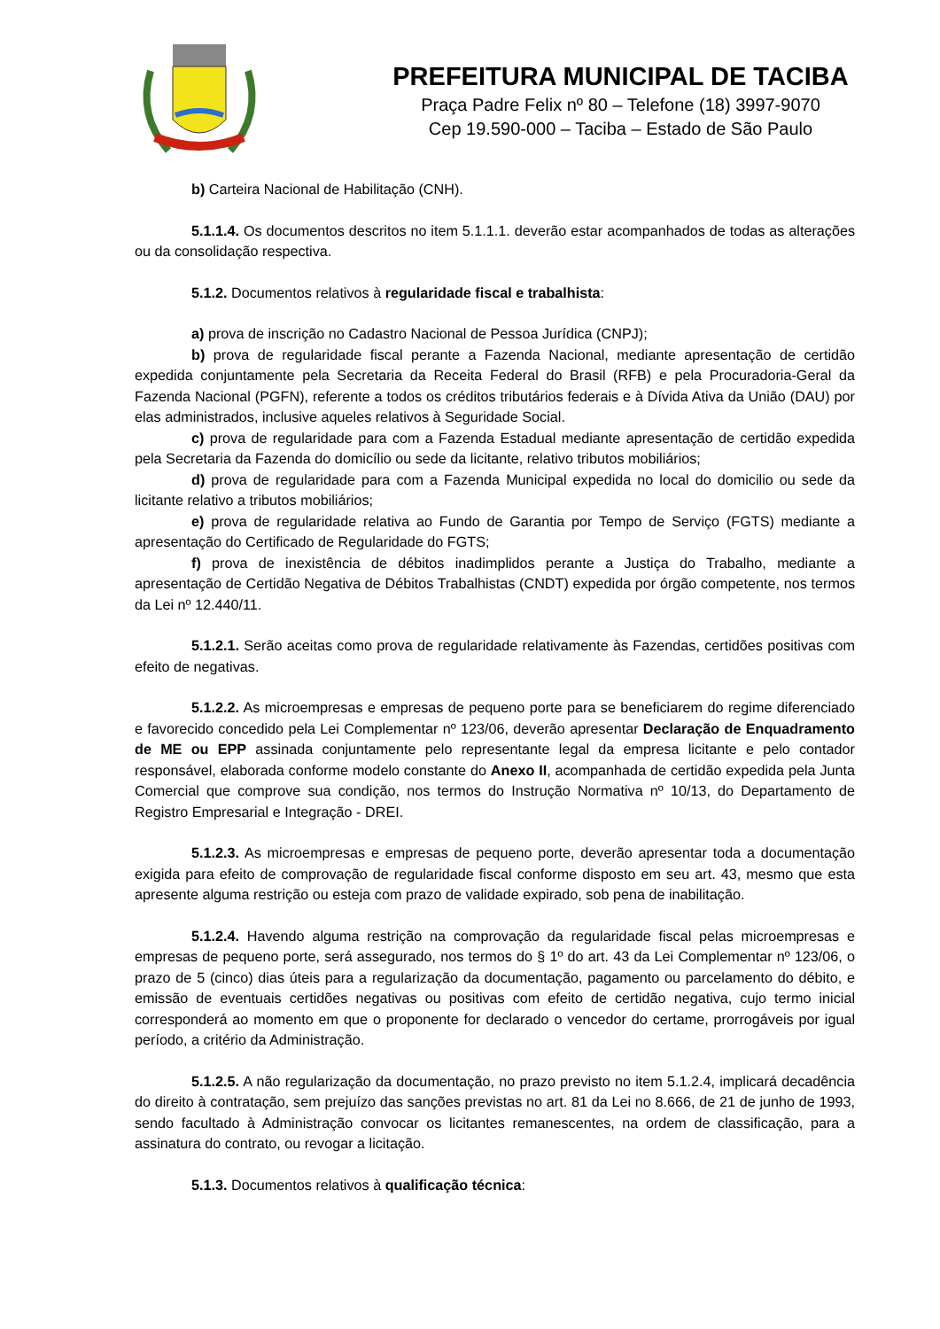PREFEITURA MUNICIPAL DE TACIBA
Praça Padre Felix nº 80 – Telefone (18) 3997-9070
Cep 19.590-000 – Taciba – Estado de São Paulo
b) Carteira Nacional de Habilitação (CNH).
5.1.1.4. Os documentos descritos no item 5.1.1.1. deverão estar acompanhados de todas as alterações ou da consolidação respectiva.
5.1.2. Documentos relativos à regularidade fiscal e trabalhista:
a) prova de inscrição no Cadastro Nacional de Pessoa Jurídica (CNPJ);
b) prova de regularidade fiscal perante a Fazenda Nacional, mediante apresentação de certidão expedida conjuntamente pela Secretaria da Receita Federal do Brasil (RFB) e pela Procuradoria-Geral da Fazenda Nacional (PGFN), referente a todos os créditos tributários federais e à Dívida Ativa da União (DAU) por elas administrados, inclusive aqueles relativos à Seguridade Social.
c) prova de regularidade para com a Fazenda Estadual mediante apresentação de certidão expedida pela Secretaria da Fazenda do domicílio ou sede da licitante, relativo tributos mobiliários;
d) prova de regularidade para com a Fazenda Municipal expedida no local do domicilio ou sede da licitante relativo a tributos mobiliários;
e) prova de regularidade relativa ao Fundo de Garantia por Tempo de Serviço (FGTS) mediante a apresentação do Certificado de Regularidade do FGTS;
f) prova de inexistência de débitos inadimplidos perante a Justiça do Trabalho, mediante a apresentação de Certidão Negativa de Débitos Trabalhistas (CNDT) expedida por órgão competente, nos termos da Lei nº 12.440/11.
5.1.2.1. Serão aceitas como prova de regularidade relativamente às Fazendas, certidões positivas com efeito de negativas.
5.1.2.2. As microempresas e empresas de pequeno porte para se beneficiarem do regime diferenciado e favorecido concedido pela Lei Complementar nº 123/06, deverão apresentar Declaração de Enquadramento de ME ou EPP assinada conjuntamente pelo representante legal da empresa licitante e pelo contador responsável, elaborada conforme modelo constante do Anexo II, acompanhada de certidão expedida pela Junta Comercial que comprove sua condição, nos termos do Instrução Normativa nº 10/13, do Departamento de Registro Empresarial e Integração - DREI.
5.1.2.3. As microempresas e empresas de pequeno porte, deverão apresentar toda a documentação exigida para efeito de comprovação de regularidade fiscal conforme disposto em seu art. 43, mesmo que esta apresente alguma restrição ou esteja com prazo de validade expirado, sob pena de inabilitação.
5.1.2.4. Havendo alguma restrição na comprovação da regularidade fiscal pelas microempresas e empresas de pequeno porte, será assegurado, nos termos do § 1º do art. 43 da Lei Complementar nº 123/06, o prazo de 5 (cinco) dias úteis para a regularização da documentação, pagamento ou parcelamento do débito, e emissão de eventuais certidões negativas ou positivas com efeito de certidão negativa, cujo termo inicial corresponderá ao momento em que o proponente for declarado o vencedor do certame, prorrogáveis por igual período, a critério da Administração.
5.1.2.5. A não regularização da documentação, no prazo previsto no item 5.1.2.4, implicará decadência do direito à contratação, sem prejuízo das sanções previstas no art. 81 da Lei no 8.666, de 21 de junho de 1993, sendo facultado à Administração convocar os licitantes remanescentes, na ordem de classificação, para a assinatura do contrato, ou revogar a licitação.
5.1.3. Documentos relativos à qualificação técnica: